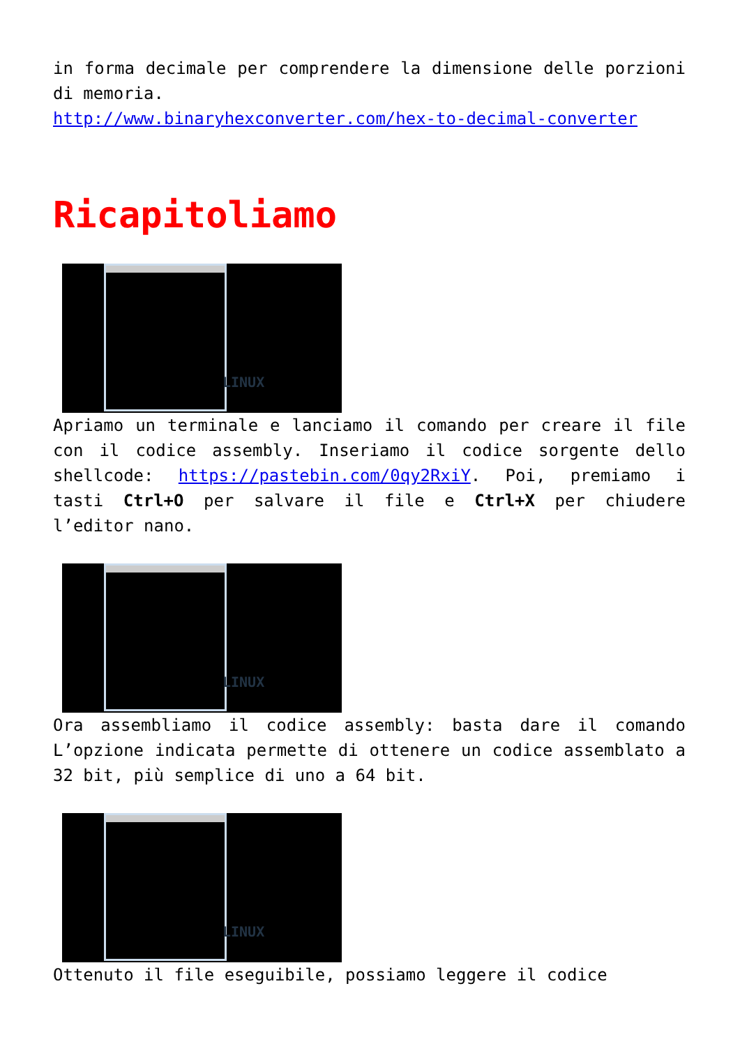in forma decimale per comprendere la dimensione delle porzioni di memoria.
http://www.binaryhexconverter.com/hex-to-decimal-converter
Ricapitoliamo
LINUX
Apriamo un terminale e lanciamo il comando per creare il file con il codice assembly. Inseriamo il codice sorgente dello shellcode: https://pastebin.com/0qy2RxiY. Poi, premiamo i tasti Ctrl+O per salvare il file e Ctrl+X per chiudere l’editor nano.
LINUX
Ora assembliamo il codice assembly: basta dare il comando L’opzione indicata permette di ottenere un codice assemblato a 32 bit, più semplice di uno a 64 bit.
LINUX
Ottenuto il file eseguibile, possiamo leggere il codice